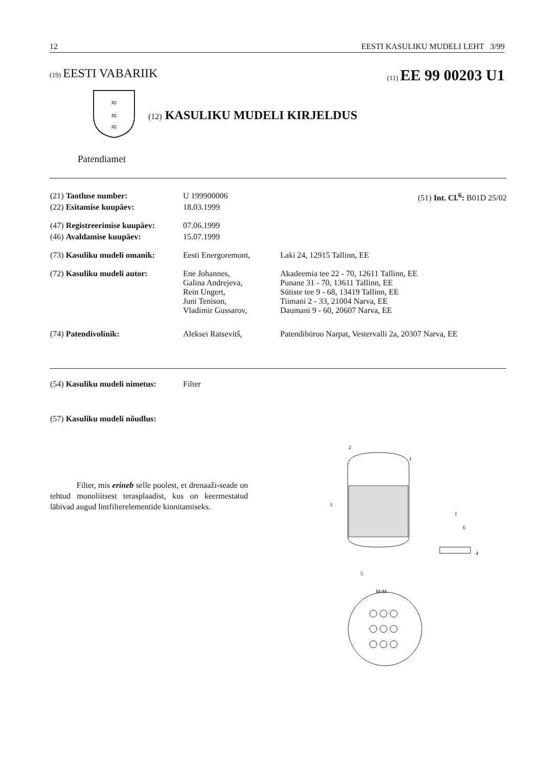12 EESTI KASULIKU MUDELI LEHT 3/99
(19) EESTI VABARIIK (11) EE 99 00203 U1
≈
≈
≈
(12) KASULIKU MUDELI KIRJELDUS
Patendiamet
(51) Int. Cl.<sup>6</sup>: B01D 25/02
(21) Taotluse number: U 199900006
(22) Esitamise kuupäev: 18.03.1999
(47) Registreerimise kuupäev: 07.06.1999
(46) Avaldamise kuupäev: 15.07.1999
(73) Kasuliku mudeli omanik: Eesti Energoremont, Laki 24, 12915 Tallinn, EE
(72) Kasuliku mudeli autor: Ene Johannes,
Galina Andrejeva,
Rein Ungert,
Juni Tenison,
Vladimir Gussarov, Akadeemia tee 22 - 70, 12611 Tallinn, EE
Punane 31 - 70, 13611 Tallinn, EE
Sütiste tee 9 - 68, 13419 Tallinn, EE
Tiimani 2 - 33, 21004 Narva, EE
Daumani 9 - 60, 20607 Narva, EE
(74) Patendivolinik: Aleksei Ratsevitš, Patendibüroo Narpat, Vestervalli 2a, 20307 Narva, EE
(54) Kasuliku mudeli nimetus: Filter
(57) Kasuliku mudeli nõudlus:
Filter, mis erineb selle poolest, et drenaaži-seade on tehtud monoliitsest terasplaadist, kus on keermestatud läbivad augud lintfilterelementide kinnitamiseks.
2
1
3
5
I
6
4
M-M